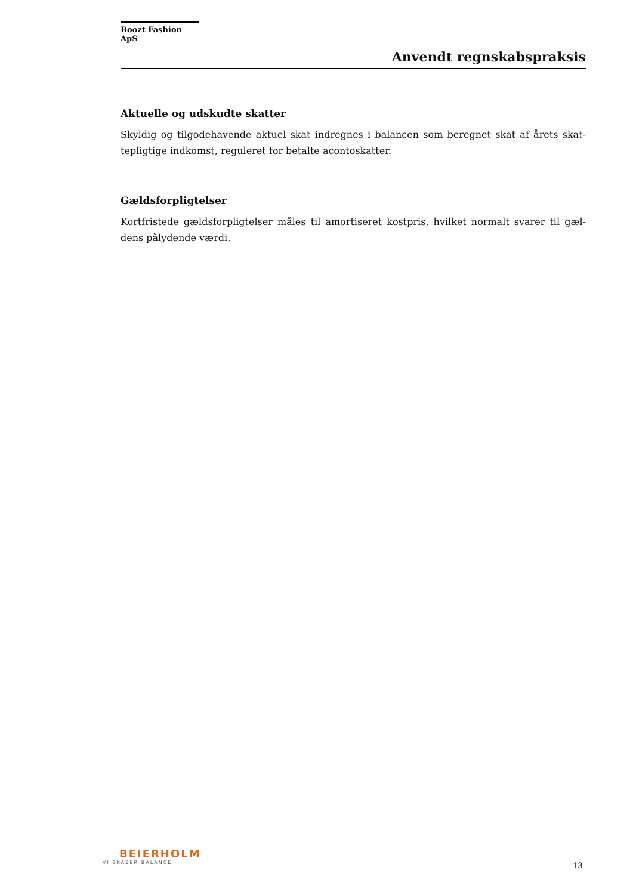Boozt Fashion ApS
Anvendt regnskabspraksis
Aktuelle og udskudte skatter
Skyldig og tilgodehavende aktuel skat indregnes i balancen som beregnet skat af årets skat­tepligtige indkomst, reguleret for betalte acontoskatter.
Gældsforpligtelser
Kortfristede gældsforpligtelser måles til amortiseret kostpris, hvilket normalt svarer til gæl­dens pålydende værdi.
BEIERHOLM
VI SKABER BALANCE
13